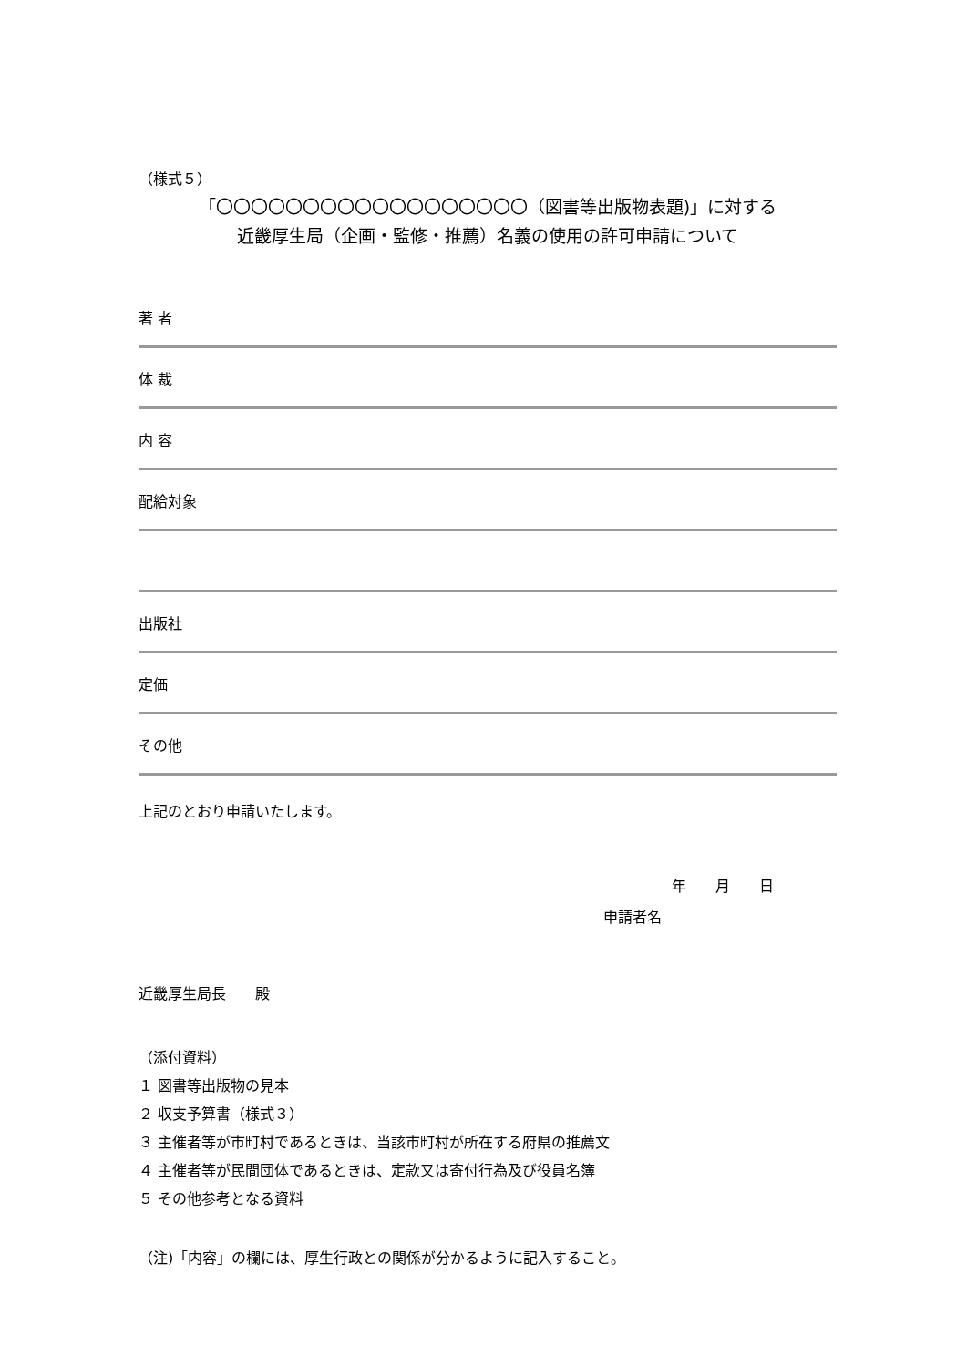（様式５）
「〇〇〇〇〇〇〇〇〇〇〇〇〇〇〇〇〇〇（図書等出版物表題)」に対する
近畿厚生局（企画・監修・推薦）名義の使用の許可申請について
著 者
体 裁
内 容
配給対象
出版社
定価
その他
上記のとおり申請いたします。
年　　月　　日
申請者名
近畿厚生局長　　殿
（添付資料）
１ 図書等出版物の見本
２ 収支予算書（様式３）
３ 主催者等が市町村であるときは、当該市町村が所在する府県の推薦文
４ 主催者等が民間団体であるときは、定款又は寄付行為及び役員名簿
５ その他参考となる資料
（注)「内容」の欄には、厚生行政との関係が分かるように記入すること。